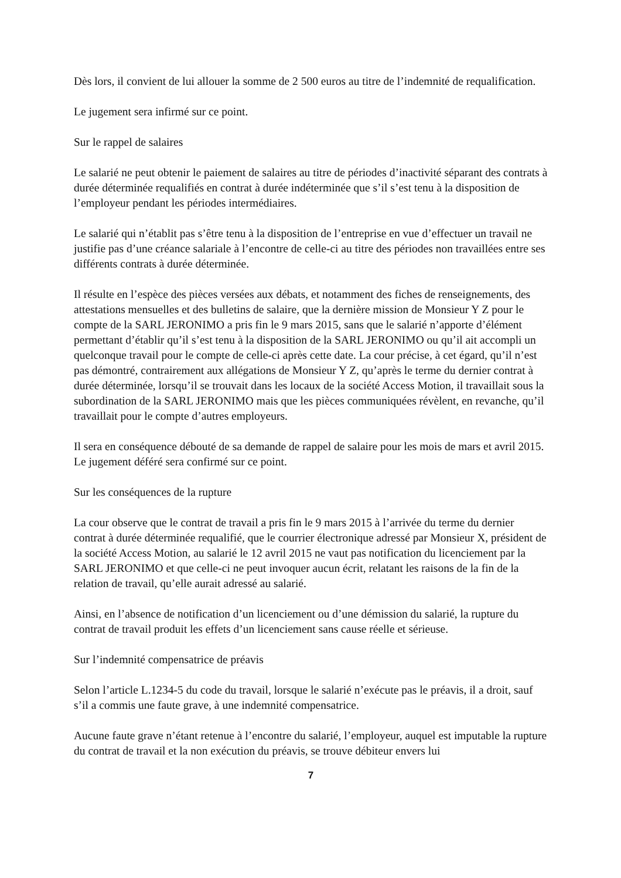Dès lors, il convient de lui allouer la somme de 2 500 euros au titre de l’indemnité de requalification.
Le jugement sera infirmé sur ce point.
Sur le rappel de salaires
Le salarié ne peut obtenir le paiement de salaires au titre de périodes d’inactivité séparant des contrats à durée déterminée requalifiés en contrat à durée indéterminée que s’il s’est tenu à la disposition de l’employeur pendant les périodes intermédiaires.
Le salarié qui n’établit pas s’être tenu à la disposition de l’entreprise en vue d’effectuer un travail ne justifie pas d’une créance salariale à l’encontre de celle-ci au titre des périodes non travaillées entre ses différents contrats à durée déterminée.
Il résulte en l’espèce des pièces versées aux débats, et notamment des fiches de renseignements, des attestations mensuelles et des bulletins de salaire, que la dernière mission de Monsieur Y Z pour le compte de la SARL JERONIMO a pris fin le 9 mars 2015, sans que le salarié n’apporte d’élément permettant d’établir qu’il s’est tenu à la disposition de la SARL JERONIMO ou qu’il ait accompli un quelconque travail pour le compte de celle-ci après cette date. La cour précise, à cet égard, qu’il n’est pas démontré, contrairement aux allégations de Monsieur Y Z, qu’après le terme du dernier contrat à durée déterminée, lorsqu’il se trouvait dans les locaux de la société Access Motion, il travaillait sous la subordination de la SARL JERONIMO mais que les pièces communiquées révèlent, en revanche, qu’il travaillait pour le compte d’autres employeurs.
Il sera en conséquence débouté de sa demande de rappel de salaire pour les mois de mars et avril 2015. Le jugement déféré sera confirmé sur ce point.
Sur les conséquences de la rupture
La cour observe que le contrat de travail a pris fin le 9 mars 2015 à l’arrivée du terme du dernier contrat à durée déterminée requalifié, que le courrier électronique adressé par Monsieur X, président de la société Access Motion, au salarié le 12 avril 2015 ne vaut pas notification du licenciement par la SARL JERONIMO et que celle-ci ne peut invoquer aucun écrit, relatant les raisons de la fin de la relation de travail, qu’elle aurait adressé au salarié.
Ainsi, en l’absence de notification d’un licenciement ou d’une démission du salarié, la rupture du contrat de travail produit les effets d’un licenciement sans cause réelle et sérieuse.
Sur l’indemnité compensatrice de préavis
Selon l’article L.1234-5 du code du travail, lorsque le salarié n’exécute pas le préavis, il a droit, sauf s’il a commis une faute grave, à une indemnité compensatrice.
Aucune faute grave n’étant retenue à l’encontre du salarié, l’employeur, auquel est imputable la rupture du contrat de travail et la non exécution du préavis, se trouve débiteur envers lui
7